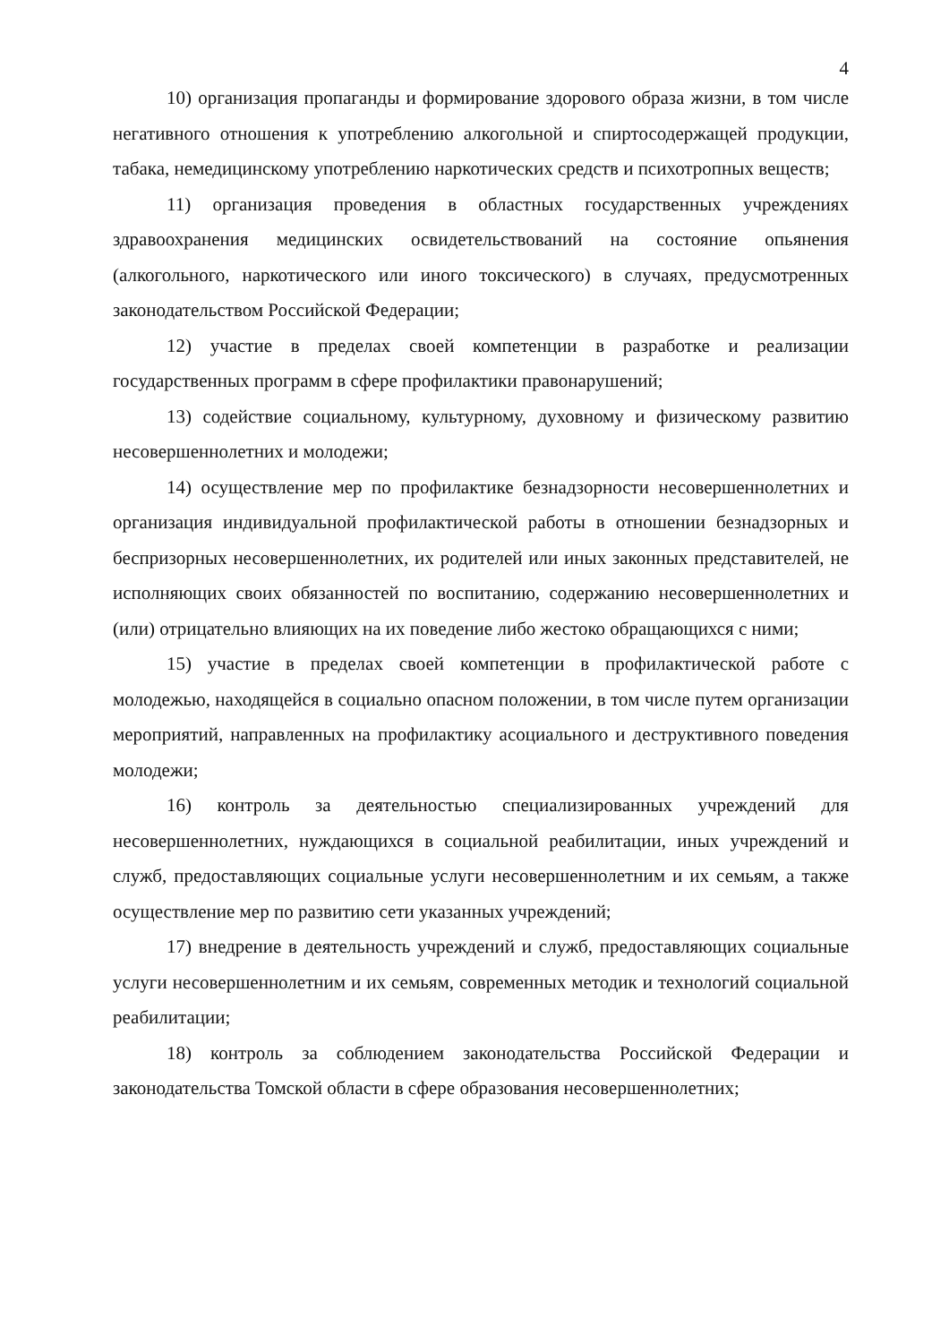4
10) организация пропаганды и формирование здорового образа жизни, в том числе негативного отношения к употреблению алкогольной и спиртосодержащей продукции, табака, немедицинскому употреблению наркотических средств и психотропных веществ;
11) организация проведения в областных государственных учреждениях здравоохранения медицинских освидетельствований на состояние опьянения (алкогольного, наркотического или иного токсического) в случаях, предусмотренных законодательством Российской Федерации;
12) участие в пределах своей компетенции в разработке и реализации государственных программ в сфере профилактики правонарушений;
13) содействие социальному, культурному, духовному и физическому развитию несовершеннолетних и молодежи;
14) осуществление мер по профилактике безнадзорности несовершеннолетних и организация индивидуальной профилактической работы в отношении безнадзорных и беспризорных несовершеннолетних, их родителей или иных законных представителей, не исполняющих своих обязанностей по воспитанию, содержанию несовершеннолетних и (или) отрицательно влияющих на их поведение либо жестоко обращающихся с ними;
15) участие в пределах своей компетенции в профилактической работе с молодежью, находящейся в социально опасном положении, в том числе путем организации мероприятий, направленных на профилактику асоциального и деструктивного поведения молодежи;
16) контроль за деятельностью специализированных учреждений для несовершеннолетних, нуждающихся в социальной реабилитации, иных учреждений и служб, предоставляющих социальные услуги несовершеннолетним и их семьям, а также осуществление мер по развитию сети указанных учреждений;
17) внедрение в деятельность учреждений и служб, предоставляющих социальные услуги несовершеннолетним и их семьям, современных методик и технологий социальной реабилитации;
18) контроль за соблюдением законодательства Российской Федерации и законодательства Томской области в сфере образования несовершеннолетних;